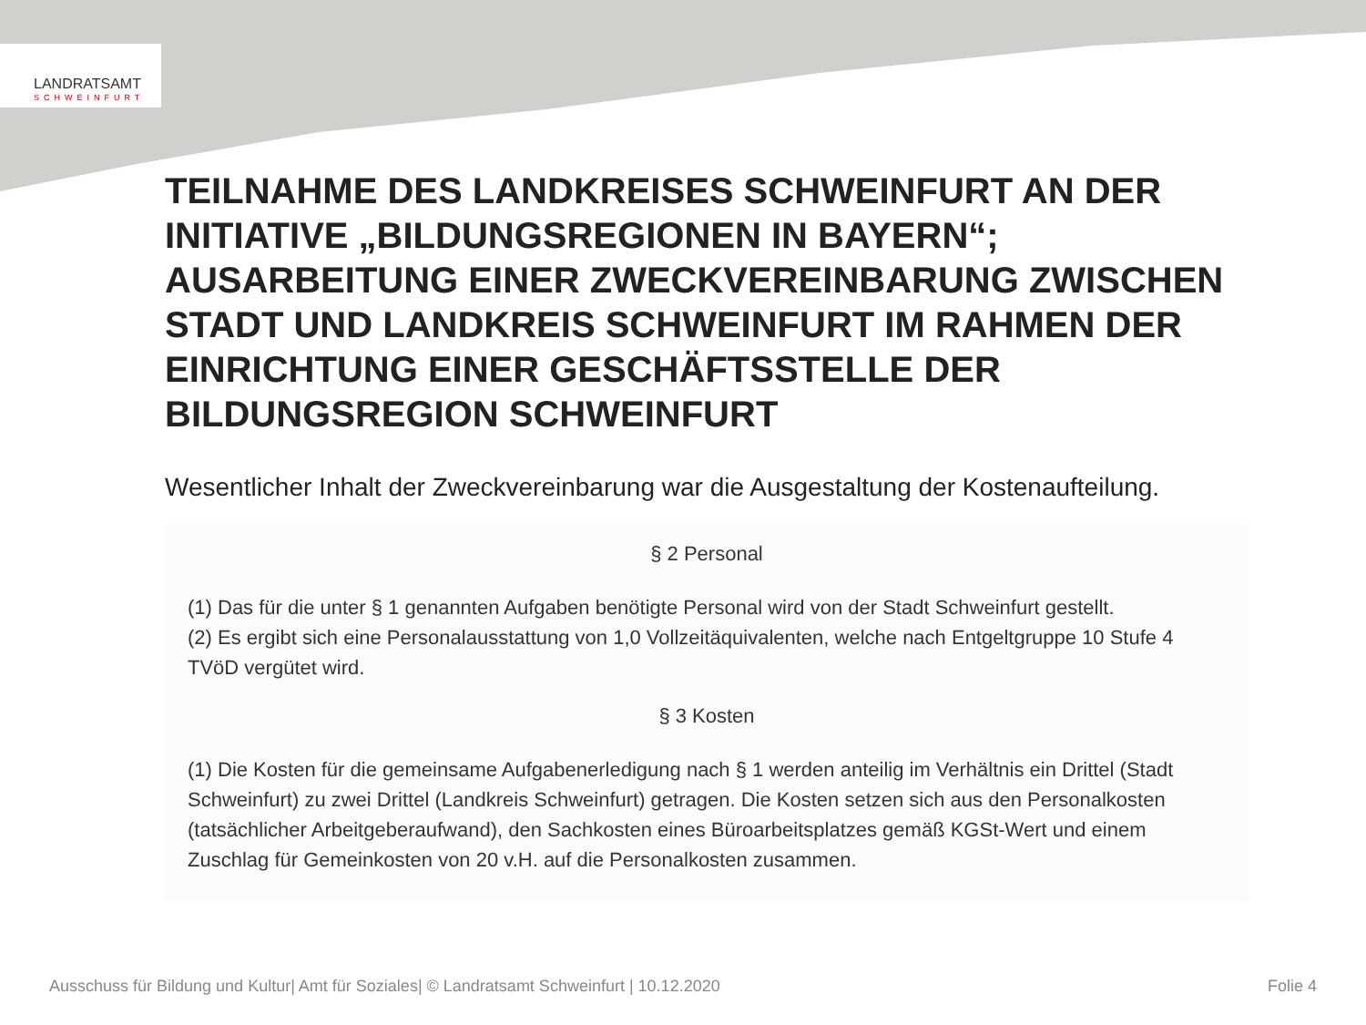LANDRATSAMT
SCHWEINFURT
TEILNAHME DES LANDKREISES SCHWEINFURT AN DER INITIATIVE „BILDUNGSREGIONEN IN BAYERN“; AUSARBEITUNG EINER ZWECKVEREINBARUNG ZWISCHEN STADT UND LANDKREIS SCHWEINFURT IM RAHMEN DER EINRICHTUNG EINER GESCHÄFTSSTELLE DER BILDUNGSREGION SCHWEINFURT
Wesentlicher Inhalt der Zweckvereinbarung war die Ausgestaltung der Kostenaufteilung.
§ 2 Personal
(1) Das für die unter § 1 genannten Aufgaben benötigte Personal wird von der Stadt Schweinfurt gestellt.
(2) Es ergibt sich eine Personalausstattung von 1,0 Vollzeitäquivalenten, welche nach Entgeltgruppe 10 Stufe 4 TVöD vergütet wird.
§ 3 Kosten
(1) Die Kosten für die gemeinsame Aufgabenerledigung nach § 1 werden anteilig im Verhältnis ein Drittel (Stadt Schweinfurt) zu zwei Drittel (Landkreis Schweinfurt) getragen. Die Kosten setzen sich aus den Personalkosten (tatsächlicher Arbeitgeberaufwand), den Sachkosten eines Büroarbeitsplatzes gemäß KGSt-Wert und einem Zuschlag für Gemeinkosten von 20 v.H. auf die Personalkosten zusammen.
Ausschuss für Bildung und Kultur| Amt für Soziales| © Landratsamt Schweinfurt | 10.12.2020 Folie 4